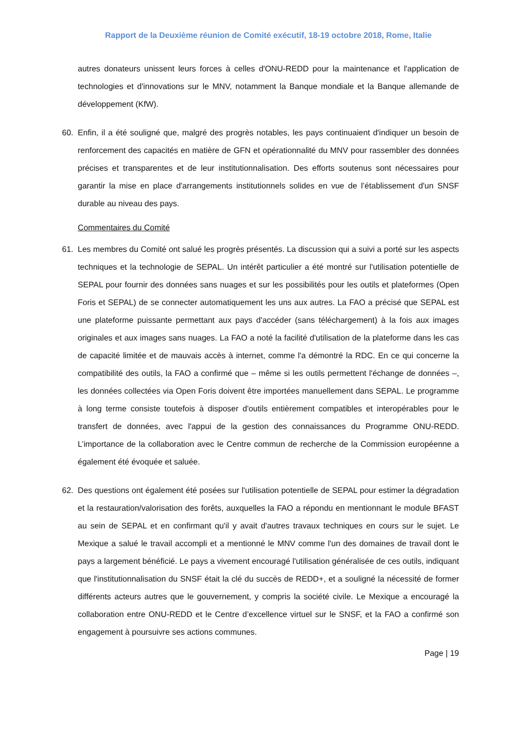Rapport de la Deuxième réunion de Comité exécutif, 18-19 octobre 2018, Rome, Italie
autres donateurs unissent leurs forces à celles d'ONU-REDD pour la maintenance et l'application de technologies et d'innovations sur le MNV, notamment la Banque mondiale et la Banque allemande de développement (KfW).
60. Enfin, il a été souligné que, malgré des progrès notables, les pays continuaient d'indiquer un besoin de renforcement des capacités en matière de GFN et opérationnalité du MNV pour rassembler des données précises et transparentes et de leur institutionnalisation. Des efforts soutenus sont nécessaires pour garantir la mise en place d'arrangements institutionnels solides en vue de l’établissement d'un SNSF durable au niveau des pays.
Commentaires du Comité
61. Les membres du Comité ont salué les progrès présentés. La discussion qui a suivi a porté sur les aspects techniques et la technologie de SEPAL. Un intérêt particulier a été montré sur l'utilisation potentielle de SEPAL pour fournir des données sans nuages et sur les possibilités pour les outils et plateformes (Open Foris et SEPAL) de se connecter automatiquement les uns aux autres. La FAO a précisé que SEPAL est une plateforme puissante permettant aux pays d'accéder (sans téléchargement) à la fois aux images originales et aux images sans nuages. La FAO a noté la facilité d'utilisation de la plateforme dans les cas de capacité limitée et de mauvais accès à internet, comme l'a démontré la RDC. En ce qui concerne la compatibilité des outils, la FAO a confirmé que – même si les outils permettent l'échange de données –, les données collectées via Open Foris doivent être importées manuellement dans SEPAL. Le programme à long terme consiste toutefois à disposer d'outils entièrement compatibles et interopérables pour le transfert de données, avec l'appui de la gestion des connaissances du Programme ONU-REDD. L’importance de la collaboration avec le Centre commun de recherche de la Commission européenne a également été évoquée et saluée.
62. Des questions ont également été posées sur l'utilisation potentielle de SEPAL pour estimer la dégradation et la restauration/valorisation des forêts, auxquelles la FAO a répondu en mentionnant le module BFAST au sein de SEPAL et en confirmant qu'il y avait d'autres travaux techniques en cours sur le sujet. Le Mexique a salué le travail accompli et a mentionné le MNV comme l'un des domaines de travail dont le pays a largement bénéficié. Le pays a vivement encouragé l'utilisation généralisée de ces outils, indiquant que l'institutionnalisation du SNSF était la clé du succès de REDD+, et a souligné la nécessité de former différents acteurs autres que le gouvernement, y compris la société civile. Le Mexique a encouragé la collaboration entre ONU-REDD et le Centre d’excellence virtuel sur le SNSF, et la FAO a confirmé son engagement à poursuivre ses actions communes.
Page | 19